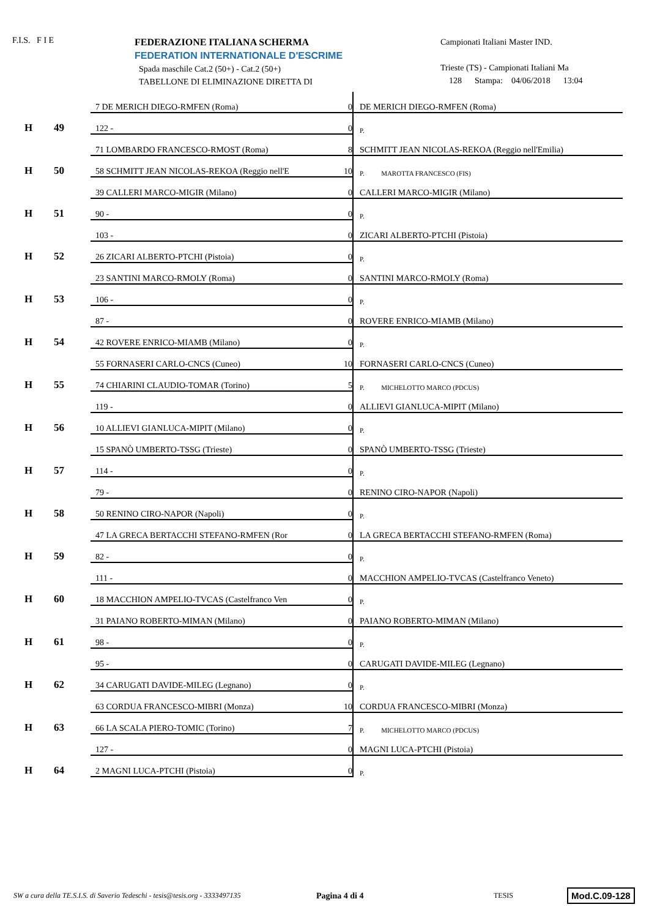F.I.S. F I E
FEDERAZIONE ITALIANA SCHERMA
FEDERATION INTERNATIONALE D'ESCRIME
Spada maschile Cat.2 (50+) - Cat.2 (50+)
TABELLONE DI ELIMINAZIONE DIRETTA DI
Campionati Italiani Master IND.
Trieste (TS) - Campionati Italiani Ma
128 Stampa: 04/06/2018 13:04
| H | 49 | 7 DE MERICH DIEGO-RMFEN (Roma) | 0 | DE MERICH DIEGO-RMFEN (Roma) |
| | | 122 - | 0 | P. |
| H | 50 | 71 LOMBARDO FRANCESCO-RMOST (Roma) | 8 | SCHMITT JEAN NICOLAS-REKOA (Reggio nell'Emilia) |
| | | 58 SCHMITT JEAN NICOLAS-REKOA (Reggio nell'E | 10 | P. MAROTTA FRANCESCO (FIS) |
| H | 51 | 39 CALLERI MARCO-MIGIR (Milano) | 0 | CALLERI MARCO-MIGIR (Milano) |
| | | 90 - | 0 | P. |
| H | 52 | 103 - | 0 | ZICARI ALBERTO-PTCHI (Pistoia) |
| | | 26 ZICARI ALBERTO-PTCHI (Pistoia) | 0 | P. |
| H | 53 | 23 SANTINI MARCO-RMOLY (Roma) | 0 | SANTINI MARCO-RMOLY (Roma) |
| | | 106 - | 0 | P. |
| H | 54 | 87 - | 0 | ROVERE ENRICO-MIAMB (Milano) |
| | | 42 ROVERE ENRICO-MIAMB (Milano) | 0 | P. |
| H | 55 | 55 FORNASERI CARLO-CNCS (Cuneo) | 10 | FORNASERI CARLO-CNCS (Cuneo) |
| | | 74 CHIARINI CLAUDIO-TOMAR (Torino) | 5 | P. MICHELOTTO MARCO (PDCUS) |
| H | 56 | 119 - | 0 | ALLIEVI GIANLUCA-MIPIT (Milano) |
| | | 10 ALLIEVI GIANLUCA-MIPIT (Milano) | 0 | P. |
| H | 57 | 15 SPANÒ UMBERTO-TSSG (Trieste) | 0 | SPANÒ UMBERTO-TSSG (Trieste) |
| | | 114 - | 0 | P. |
| H | 58 | 79 - | 0 | RENINO CIRO-NAPOR (Napoli) |
| | | 50 RENINO CIRO-NAPOR (Napoli) | 0 | P. |
| H | 59 | 47 LA GRECA BERTACCHI STEFANO-RMFEN (Ror | 0 | LA GRECA BERTACCHI STEFANO-RMFEN (Roma) |
| | | 82 - | 0 | P. |
| H | 60 | 111 - | 0 | MACCHION AMPELIO-TVCAS (Castelfranco Veneto) |
| | | 18 MACCHION AMPELIO-TVCAS (Castelfranco Ven | 0 | P. |
| H | 61 | 31 PAIANO ROBERTO-MIMAN (Milano) | 0 | PAIANO ROBERTO-MIMAN (Milano) |
| | | 98 - | 0 | P. |
| H | 62 | 95 - | 0 | CARUGATI DAVIDE-MILEG (Legnano) |
| | | 34 CARUGATI DAVIDE-MILEG (Legnano) | 0 | P. |
| H | 63 | 63 CORDUA FRANCESCO-MIBRI (Monza) | 10 | CORDUA FRANCESCO-MIBRI (Monza) |
| | | 66 LA SCALA PIERO-TOMIC (Torino) | 7 | P. MICHELOTTO MARCO (PDCUS) |
| H | 64 | 127 - | 0 | MAGNI LUCA-PTCHI (Pistoia) |
| | | 2 MAGNI LUCA-PTCHI (Pistoia) | 0 | P. |
SW a cura della TE.S.I.S. di Saverio Tedeschi - tesis@tesis.org - 3333497135
Pagina 4 di 4
TESIS
Mod.C.09-128